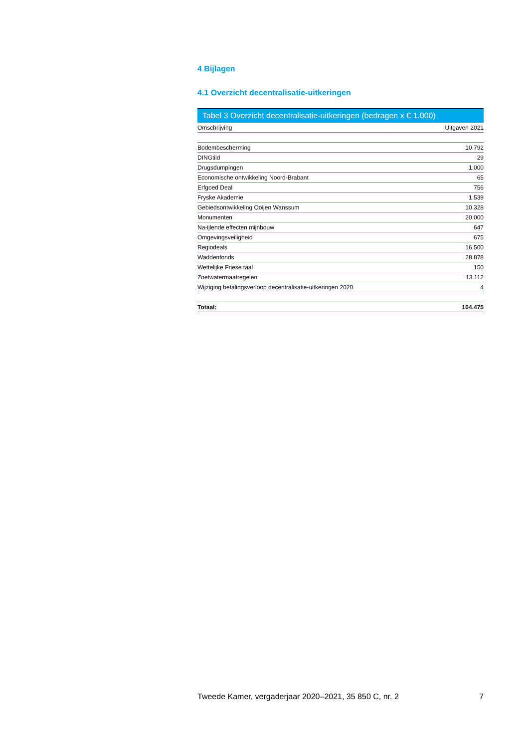4 Bijlagen
4.1 Overzicht decentralisatie-uitkeringen
Tabel 3 Overzicht decentralisatie-uitkeringen (bedragen x € 1.000)
| Omschrijving | Uitgaven 2021 |
| --- | --- |
| Bodembescherming | 10.792 |
| DINGtiid | 29 |
| Drugsdumpingen | 1.000 |
| Economische ontwikkeling Noord-Brabant | 65 |
| Erfgoed Deal | 756 |
| Fryske Akademie | 1.539 |
| Gebiedsontwikkeling Ooijen Wanssum | 10.328 |
| Monumenten | 20.000 |
| Na-ijlende effecten mijnbouw | 647 |
| Omgevingsveiligheid | 675 |
| Regiodeals | 16.500 |
| Waddenfonds | 28.878 |
| Wettelijke Friese taal | 150 |
| Zoetwatermaatregelen | 13.112 |
| Wijziging betalingsverloop decentralisatie-uitkeringen 2020 | 4 |
| Totaal: | 104.475 |
Tweede Kamer, vergaderjaar 2020–2021, 35 850 C, nr. 2 7